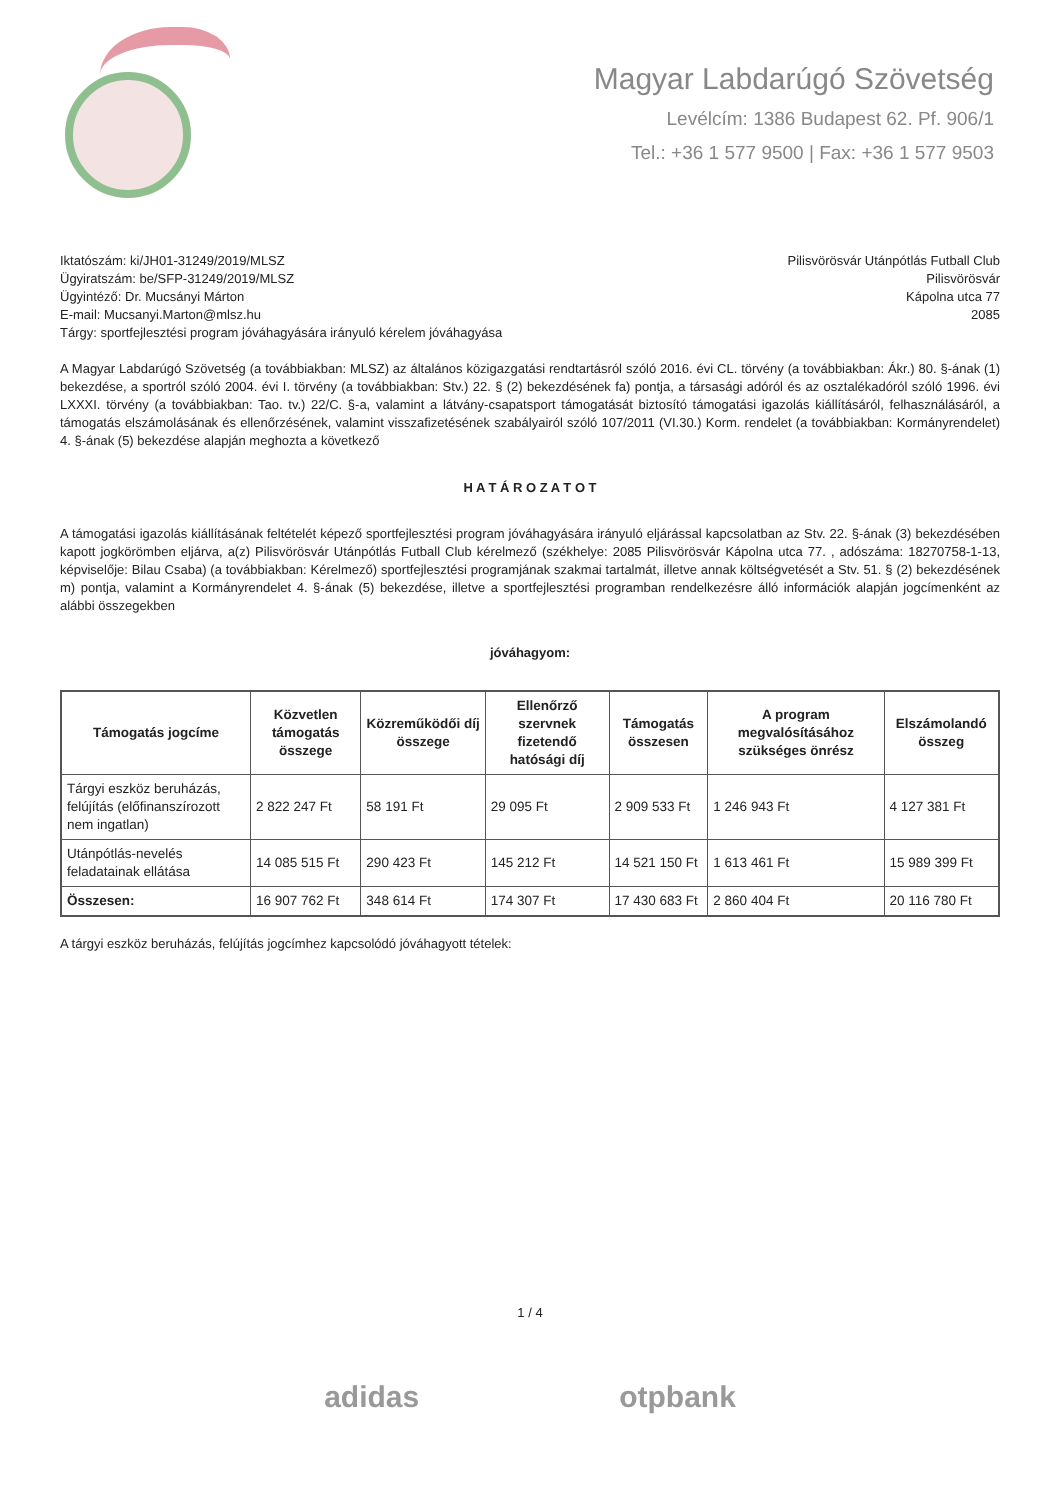Magyar Labdarúgó Szövetség
Levélcím: 1386 Budapest 62. Pf. 906/1
Tel.: +36 1 577 9500 | Fax: +36 1 577 9503
Iktatószám: ki/JH01-31249/2019/MLSZ
Ügyiratszám: be/SFP-31249/2019/MLSZ
Ügyintéző: Dr. Mucsányi Márton
E-mail: Mucsanyi.Marton@mlsz.hu
Tárgy: sportfejlesztési program jóváhagyására irányuló kérelem jóváhagyása
Pilisvörösvár Utánpótlás Futball Club
Pilisvörösvár
Kápolna utca 77
2085
A Magyar Labdarúgó Szövetség (a továbbiakban: MLSZ) az általános közigazgatási rendtartásról szóló 2016. évi CL. törvény (a továbbiakban: Ákr.) 80. §-ának (1) bekezdése, a sportról szóló 2004. évi I. törvény (a továbbiakban: Stv.) 22. § (2) bekezdésének fa) pontja, a társasági adóról és az osztalékadóról szóló 1996. évi LXXXI. törvény (a továbbiakban: Tao. tv.) 22/C. §-a, valamint a látvány-csapatsport támogatását biztosító támogatási igazolás kiállításáról, felhasználásáról, a támogatás elszámolásának és ellenőrzésének, valamint visszafizetésének szabályairól szóló 107/2011 (VI.30.) Korm. rendelet (a továbbiakban: Kormányrendelet) 4. §-ának (5) bekezdése alapján meghozta a következő
H A T Á R O Z A T O T
A támogatási igazolás kiállításának feltételét képező sportfejlesztési program jóváhagyására irányuló eljárással kapcsolatban az Stv. 22. §-ának (3) bekezdésében kapott jogkörömben eljárva, a(z) Pilisvörösvár Utánpótlás Futball Club kérelmező (székhelye: 2085 Pilisvörösvár Kápolna utca 77. , adószáma: 18270758-1-13, képviselője: Bilau Csaba) (a továbbiakban: Kérelmező) sportfejlesztési programjának szakmai tartalmát, illetve annak költségvetését a Stv. 51. § (2) bekezdésének m) pontja, valamint a Kormányrendelet 4. §-ának (5) bekezdése, illetve a sportfejlesztési programban rendelkezésre álló információk alapján jogcímenként az alábbi összegekben
jóváhagyom:
| Támogatás jogcíme | Közvetlen támogatás összege | Közreműködői díj összege | Ellenőrző szervnek fizetendő hatósági díj | Támogatás összesen | A program megvalósításához szükséges önrész | Elszámolandó összeg |
| --- | --- | --- | --- | --- | --- | --- |
| Tárgyi eszköz beruházás, felújítás (előfinanszírozott nem ingatlan) | 2 822 247 Ft | 58 191 Ft | 29 095 Ft | 2 909 533 Ft | 1 246 943 Ft | 4 127 381 Ft |
| Utánpótlás-nevelés feladatainak ellátása | 14 085 515 Ft | 290 423 Ft | 145 212 Ft | 14 521 150 Ft | 1 613 461 Ft | 15 989 399 Ft |
| Összesen: | 16 907 762 Ft | 348 614 Ft | 174 307 Ft | 17 430 683 Ft | 2 860 404 Ft | 20 116 780 Ft |
A tárgyi eszköz beruházás, felújítás jogcímhez kapcsolódó jóváhagyott tételek:
1 / 4
adidas otpbank